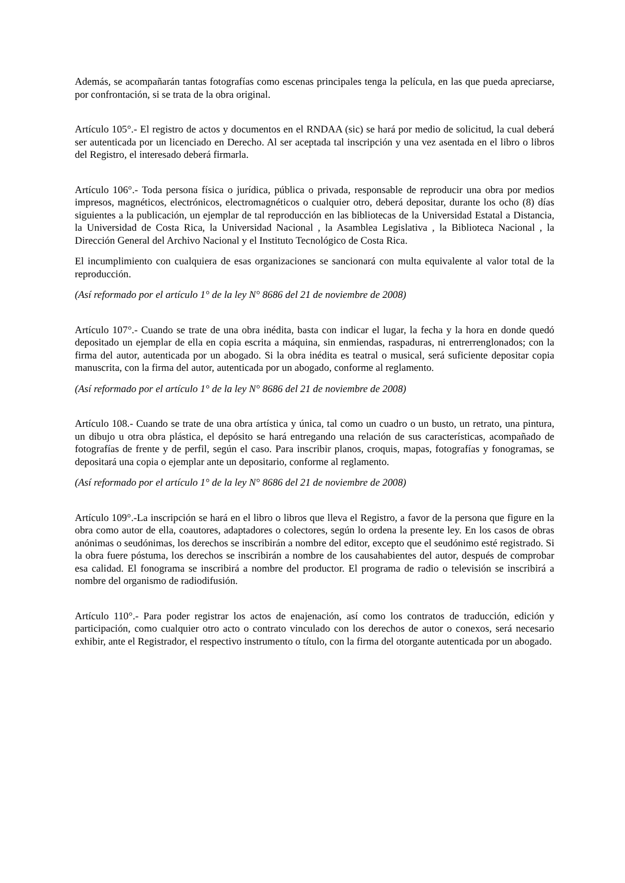Además, se acompañarán tantas fotografías como escenas principales tenga la película, en las que pueda apreciarse, por confrontación, si se trata de la obra original.
Artículo 105°.- El registro de actos y documentos en el RNDAA (sic) se hará por medio de solicitud, la cual deberá ser autenticada por un licenciado en Derecho. Al ser aceptada tal inscripción y una vez asentada en el libro o libros del Registro, el interesado deberá firmarla.
Artículo 106°.- Toda persona física o jurídica, pública o privada, responsable de reproducir una obra por medios impresos, magnéticos, electrónicos, electromagnéticos o cualquier otro, deberá depositar, durante los ocho (8) días siguientes a la publicación, un ejemplar de tal reproducción en las bibliotecas de la Universidad Estatal a Distancia, la Universidad de Costa Rica, la Universidad Nacional , la Asamblea Legislativa , la Biblioteca Nacional , la Dirección General del Archivo Nacional y el Instituto Tecnológico de Costa Rica.
El incumplimiento con cualquiera de esas organizaciones se sancionará con multa equivalente al valor total de la reproducción.
(Así reformado por el artículo 1° de la ley N° 8686 del 21 de noviembre de 2008)
Artículo 107°.- Cuando se trate de una obra inédita, basta con indicar el lugar, la fecha y la hora en donde quedó depositado un ejemplar de ella en copia escrita a máquina, sin enmiendas, raspaduras, ni entrerrenglonados; con la firma del autor, autenticada por un abogado. Si la obra inédita es teatral o musical, será suficiente depositar copia manuscrita, con la firma del autor, autenticada por un abogado, conforme al reglamento.
(Así reformado por el artículo 1° de la ley N° 8686 del 21 de noviembre de 2008)
Artículo 108.- Cuando se trate de una obra artística y única, tal como un cuadro o un busto, un retrato, una pintura, un dibujo u otra obra plástica, el depósito se hará entregando una relación de sus características, acompañado de fotografías de frente y de perfil, según el caso. Para inscribir planos, croquis, mapas, fotografías y fonogramas, se depositará una copia o ejemplar ante un depositario, conforme al reglamento.
(Así reformado por el artículo 1° de la ley N° 8686 del 21 de noviembre de 2008)
Artículo 109°.-La inscripción se hará en el libro o libros que lleva el Registro, a favor de la persona que figure en la obra como autor de ella, coautores, adaptadores o colectores, según lo ordena la presente ley. En los casos de obras anónimas o seudónimas, los derechos se inscribirán a nombre del editor, excepto que el seudónimo esté registrado. Si la obra fuere póstuma, los derechos se inscribirán a nombre de los causahabientes del autor, después de comprobar esa calidad. El fonograma se inscribirá a nombre del productor. El programa de radio o televisión se inscribirá a nombre del organismo de radiodifusión.
Artículo 110°.- Para poder registrar los actos de enajenación, así como los contratos de traducción, edición y participación, como cualquier otro acto o contrato vinculado con los derechos de autor o conexos, será necesario exhibir, ante el Registrador, el respectivo instrumento o título, con la firma del otorgante autenticada por un abogado.